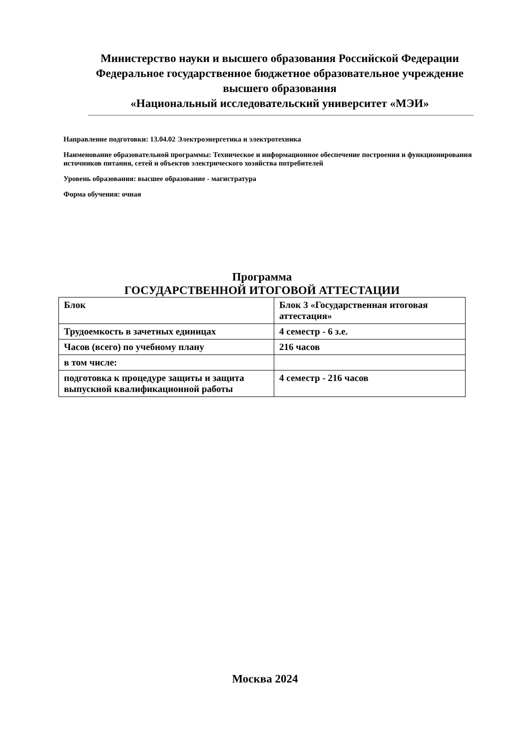Министерство науки и высшего образования Российской Федерации
Федеральное государственное бюджетное образовательное учреждение
высшего образования
«Национальный исследовательский университет «МЭИ»
Направление подготовки: 13.04.02 Электроэнергетика и электротехника
Наименование образовательной программы: Техническое и информационное обеспечение построения и функционирования источников питания, сетей и объектов электрического хозяйства потребителей
Уровень образования: высшее образование - магистратура
Форма обучения: очная
Программа
ГОСУДАРСТВЕННОЙ ИТОГОВОЙ АТТЕСТАЦИИ
| Блок | Блок 3 «Государственная итоговая аттестация» |
| Трудоемкость в зачетных единицах | 4 семестр - 6 з.е. |
| Часов (всего) по учебному плану | 216 часов |
| в том числе: | |
| подготовка к процедуре защиты и защита выпускной квалификационной работы | 4 семестр - 216 часов |
Москва 2024